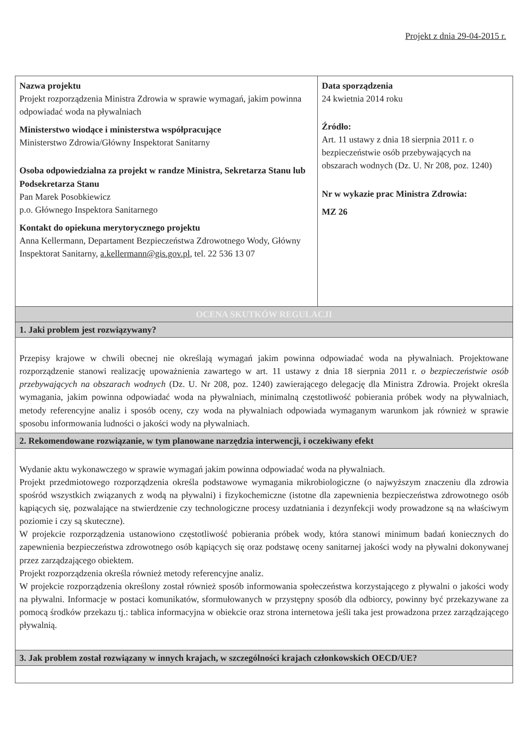Projekt z dnia 29-04-2015 r.
| Nazwa projektu Projekt rozporządzenia Ministra Zdrowia w sprawie wymagań, jakim powinna odpowiadać woda na pływalniach Ministerstwo wiodące i ministerstwa współpracujące Ministerstwo Zdrowia/Główny Inspektorat Sanitarny Osoba odpowiedzialna za projekt w randze Ministra, Sekretarza Stanu lub Podsekretarza Stanu Pan Marek Posobkiewicz p.o. Głównego Inspektora Sanitarnego Kontakt do opiekuna merytorycznego projektu Anna Kellermann, Departament Bezpieczeństwa Zdrowotnego Wody, Główny Inspektorat Sanitarny, a.kellermann@gis.gov.pl , tel. 22 536 13 07 | Data sporządzenia 24 kwietnia 2014 roku Źródło: Art. 11 ustawy z dnia 18 sierpnia 2011 r. o bezpieczeństwie osób przebywających na obszarach wodnych (Dz. U. Nr 208, poz. 1240) Nr w wykazie prac Ministra Zdrowia: MZ 26 |
| OCENA SKUTKÓW REGULACJI | |
| 1. Jaki problem jest rozwiązywany? | |
| Przepisy krajowe w chwili obecnej nie określają wymagań jakim powinna odpowiadać woda na pływalniach. Projektowane rozporządzenie stanowi realizację upoważnienia zawartego w art. 11 ustawy z dnia 18 sierpnia 2011 r. o bezpieczeństwie osób przebywających na obszarach wodnych (Dz. U. Nr 208, poz. 1240) zawierającego delegację dla Ministra Zdrowia. Projekt określa wymagania, jakim powinna odpowiadać woda na pływalniach, minimalną częstotliwość pobierania próbek wody na pływalniach, metody referencyjne analiz i sposób oceny, czy woda na pływalniach odpowiada wymaganym warunkom jak również w sprawie sposobu informowania ludności o jakości wody na pływalniach. | |
| 2. Rekomendowane rozwiązanie, w tym planowane narzędzia interwencji, i oczekiwany efekt | |
| Wydanie aktu wykonawczego w sprawie wymagań jakim powinna odpowiadać woda na pływalniach. Projekt przedmiotowego rozporządzenia określa podstawowe wymagania mikrobiologiczne (o najwyższym znaczeniu dla zdrowia spośród wszystkich związanych z wodą na pływalni) i fizykochemiczne (istotne dla zapewnienia bezpieczeństwa zdrowotnego osób kąpiących się, pozwalające na stwierdzenie czy technologiczne procesy uzdatniania i dezynfekcji wody prowadzone są na właściwym poziomie i czy są skuteczne). W projekcie rozporządzenia ustanowiono częstotliwość pobierania próbek wody, która stanowi minimum badań koniecznych do zapewnienia bezpieczeństwa zdrowotnego osób kąpiących się oraz podstawę oceny sanitarnej jakości wody na pływalni dokonywanej przez zarządzającego obiektem. Projekt rozporządzenia określa również metody referencyjne analiz. W projekcie rozporządzenia określony został również sposób informowania społeczeństwa korzystającego z pływalni o jakości wody na pływalni. Informacje w postaci komunikatów, sformułowanych w przystępny sposób dla odbiorcy, powinny być przekazywane za pomocą środków przekazu tj.: tablica informacyjna w obiekcie oraz strona internetowa jeśli taka jest prowadzona przez zarządzającego pływalnią. | |
| 3. Jak problem został rozwiązany w innych krajach, w szczególności krajach członkowskich OECD/UE? | |